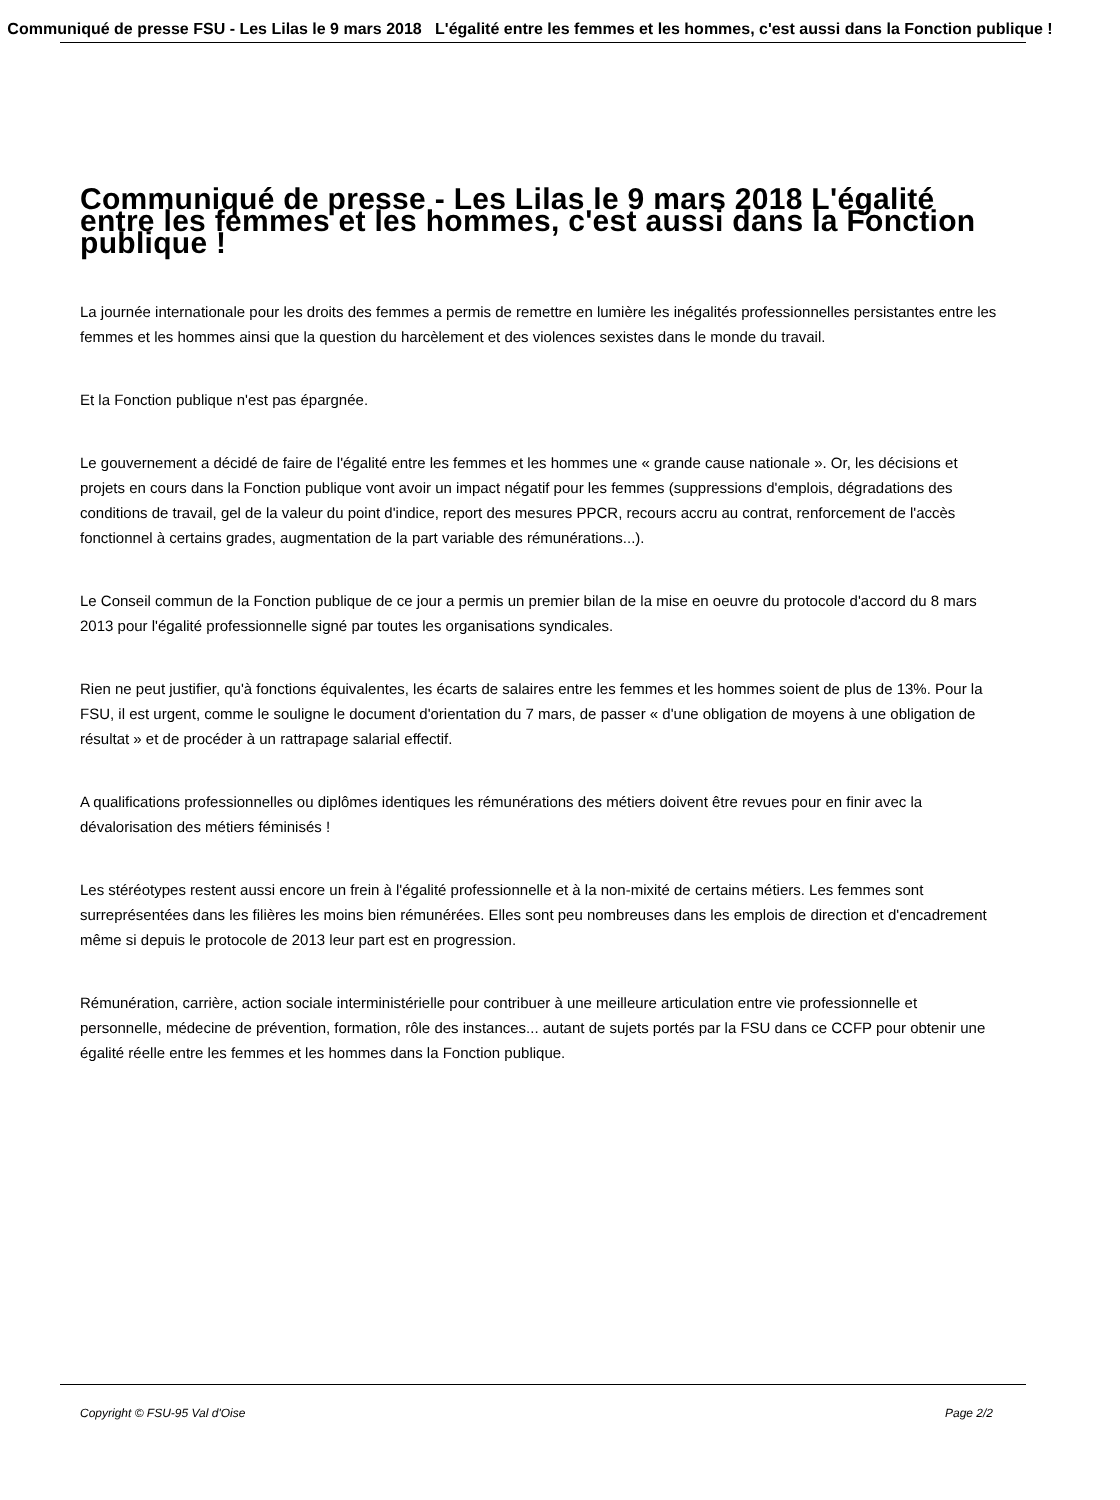Communiqué de presse FSU - Les Lilas le 9 mars 2018 L'égalité entre les femmes et les hommes, c'est aussi dans la Fonction publique !
Communiqué de presse - Les Lilas le 9 mars 2018 L'égalité entre les femmes et les hommes, c'est aussi dans la Fonction publique !
La journée internationale pour les droits des femmes a permis de remettre en lumière les inégalités professionnelles persistantes entre les femmes et les hommes ainsi que la question du harcèlement et des violences sexistes dans le monde du travail.
Et la Fonction publique n'est pas épargnée.
Le gouvernement a décidé de faire de l'égalité entre les femmes et les hommes une « grande cause nationale ». Or, les décisions et projets en cours dans la Fonction publique vont avoir un impact négatif pour les femmes (suppressions d'emplois, dégradations des conditions de travail, gel de la valeur du point d'indice, report des mesures PPCR, recours accru au contrat, renforcement de l'accès fonctionnel à certains grades, augmentation de la part variable des rémunérations...).
Le Conseil commun de la Fonction publique de ce jour a permis un premier bilan de la mise en oeuvre du protocole d'accord du 8 mars 2013 pour l'égalité professionnelle signé par toutes les organisations syndicales.
Rien ne peut justifier, qu'à fonctions équivalentes, les écarts de salaires entre les femmes et les hommes soient de plus de 13%. Pour la FSU, il est urgent, comme le souligne le document d'orientation du 7 mars, de passer « d'une obligation de moyens à une obligation de résultat » et de procéder à un rattrapage salarial effectif.
A qualifications professionnelles ou diplômes identiques les rémunérations des métiers doivent être revues pour en finir avec la dévalorisation des métiers féminisés !
Les stéréotypes restent aussi encore un frein à l'égalité professionnelle et à la non-mixité de certains métiers. Les femmes sont surreprésentées dans les filières les moins bien rémunérées. Elles sont peu nombreuses dans les emplois de direction et d'encadrement même si depuis le protocole de 2013 leur part est en progression.
Rémunération, carrière, action sociale interministérielle pour contribuer à une meilleure articulation entre vie professionnelle et personnelle, médecine de prévention, formation, rôle des instances... autant de sujets portés par la FSU dans ce CCFP pour obtenir une égalité réelle entre les femmes et les hommes dans la Fonction publique.
Copyright © FSU-95 Val d'Oise Page 2/2